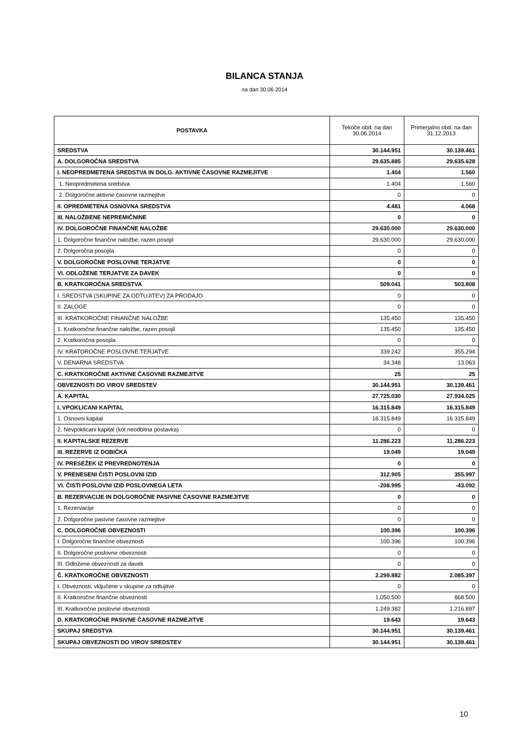BILANCA STANJA
na dan 30.06.2014
| POSTAVKA | Tekoče obd. na dan 30.06.2014 | Primerjalno obd. na dan 31.12.2013 |
| --- | --- | --- |
| SREDSTVA | 30.144.951 | 30.139.461 |
| A. DOLGOROČNA SREDSTVA | 29.635.885 | 29.635.628 |
| I. NEOPREDMETENA SREDSTVA IN DOLG. AKTIVNE ČASOVNE RAZMEJITVE | 1.404 | 1.560 |
| 1. Neopredmetena sredstva | 1.404 | 1.560 |
| 2. Dolgoročne aktivne časovne razmejitve | 0 | 0 |
| II. OPREDMETENA OSNOVNA SREDSTVA | 4.481 | 4.068 |
| III. NALOŽBENE NEPREMIČNINE | 0 | 0 |
| IV. DOLGOROČNE FINANČNE NALOŽBE | 29.630.000 | 29.630.000 |
| 1. Dolgoročne finančne naložbe, razen posojil | 29.630.000 | 29.630.000 |
| 2. Dolgoročna posojila | 0 | 0 |
| V. DOLGOROČNE POSLOVNE TERJATVE | 0 | 0 |
| VI. ODLOŽENE TERJATVE ZA DAVEK | 0 | 0 |
| B. KRATKOROČNA SREDSTVA | 509.041 | 503.808 |
| I. SREDSTVA (SKUPINE ZA ODTUJITEV) ZA PRODAJO | 0 | 0 |
| II. ZALOGE | 0 | 0 |
| III. KRATKOROČNE FINANČNE NALOŽBE | 135.450 | 135.450 |
| 1. Kratkoročne finančne naložbe, razen posojil | 135.450 | 135.450 |
| 2. Kratkoročna posojila | 0 | 0 |
| IV. KRATOROČNE POSLOVNE TERJATVE | 339.242 | 355.294 |
| V. DENARNA SREDSTVA | 34.348 | 13.063 |
| C. KRATKOROČNE AKTIVNE ČASOVNE RAZMEJITVE | 25 | 25 |
| OBVEZNOSTI DO VIROV SREDSTEV | 30.144.951 | 30.139.461 |
| A. KAPITAL | 27.725.030 | 27.934.025 |
| I. VPOKLICANI KAPITAL | 16.315.849 | 16.315.849 |
| 1. Osnovni kapital | 16.315.849 | 16.315.849 |
| 2. Nevpoklicani kapital (kot neodbitna postavka) | 0 | 0 |
| II. KAPITALSKE REZERVE | 11.286.223 | 11.286.223 |
| III. REZERVE IZ DOBIČKA | 19.049 | 19.049 |
| IV. PRESEŽEK IZ PREVREDNOTENJA | 0 | 0 |
| V. PRENESENI ČISTI POSLOVNI IZID | 312.905 | 355.997 |
| VI. ČISTI POSLOVNI IZID POSLOVNEGA LETA | -208.995 | -43.092 |
| B. REZERVACIJE IN DOLGOROČNE PASIVNE ČASOVNE RAZMEJITVE | 0 | 0 |
| 1. Rezervacije | 0 | 0 |
| 2. Dolgoročne pasivne časovne razmejitve | 0 | 0 |
| C. DOLGOROČNE OBVEZNOSTI | 100.396 | 100.396 |
| I. Dolgoročne finančne obveznosti | 100.396 | 100.396 |
| II. Dolgoročne poslovne obveznosti | 0 | 0 |
| III. Odložene obveznosti za davek | 0 | 0 |
| Č. KRATKOROČNE OBVEZNOSTI | 2.299.882 | 2.085.397 |
| I. Obveznosti, vključene v skupine za odtujitve | 0 | 0 |
| II. Kratkoročne finančne obveznosti | 1.050.500 | 868.500 |
| III. Kratkoročne poslovne obveznosti | 1.249.382 | 1.216.897 |
| D. KRATKOROČNE PASIVNE ČASOVNE RAZMEJITVE | 19.643 | 19.643 |
| SKUPAJ SREDSTVA | 30.144.951 | 30.139.461 |
| SKUPAJ OBVEZNOSTI DO VIROV SREDSTEV | 30.144.951 | 30.139.461 |
10